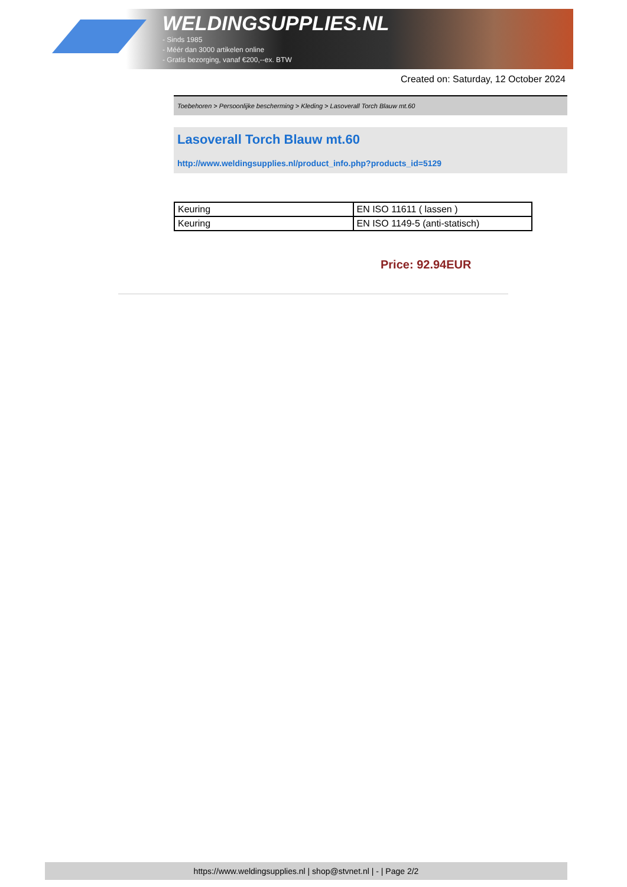WELDINGSUPPLIES.NL
- Sinds 1985
- Méér dan 3000 artikelen online
- Gratis bezorging, vanaf €200,--ex. BTW
Created on: Saturday, 12 October 2024
Toebehoren > Persoonlijke bescherming > Kleding > Lasoverall Torch Blauw mt.60
Lasoverall Torch Blauw mt.60
http://www.weldingsupplies.nl/product_info.php?products_id=5129
| Keuring | EN ISO 11611 ( lassen ) |
| Keuring | EN ISO 1149-5 (anti-statisch) |
Price: 92.94EUR
https://www.weldingsupplies.nl | shop@stvnet.nl | - | Page 2/2